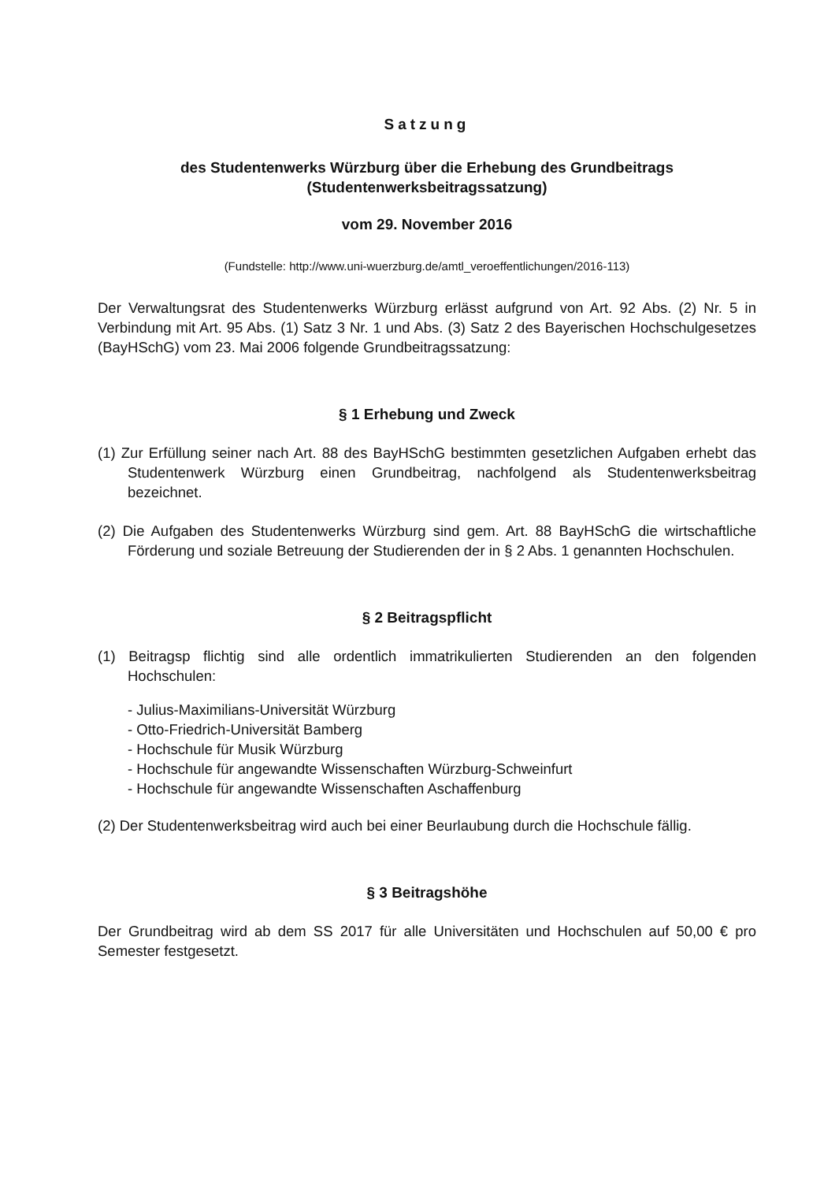Satzung
des Studentenwerks Würzburg über die Erhebung des Grundbeitrags
(Studentenwerksbeitragssatzung)
vom 29. November 2016
(Fundstelle: http://www.uni-wuerzburg.de/amtl_veroeffentlichungen/2016-113)
Der Verwaltungsrat des Studentenwerks Würzburg erlässt aufgrund von Art. 92 Abs. (2) Nr. 5 in Verbindung mit Art. 95 Abs. (1) Satz 3 Nr. 1 und Abs. (3) Satz 2 des Bayerischen Hochschulgesetzes (BayHSchG) vom 23. Mai 2006 folgende Grundbeitragssatzung:
§ 1 Erhebung und Zweck
(1) Zur Erfüllung seiner nach Art. 88 des BayHSchG bestimmten gesetzlichen Aufgaben erhebt das Studentenwerk Würzburg einen Grundbeitrag, nachfolgend als Studentenwerksbeitrag bezeichnet.
(2) Die Aufgaben des Studentenwerks Würzburg sind gem. Art. 88 BayHSchG die wirtschaftliche Förderung und soziale Betreuung der Studierenden der in § 2 Abs. 1 genannten Hochschulen.
§ 2 Beitragspflicht
(1) Beitragsp flichtig sind alle ordentlich immatrikulierten Studierenden an den folgenden Hochschulen:
- Julius-Maximilians-Universität Würzburg
- Otto-Friedrich-Universität Bamberg
- Hochschule für Musik Würzburg
- Hochschule für angewandte Wissenschaften Würzburg-Schweinfurt
- Hochschule für angewandte Wissenschaften Aschaffenburg
(2) Der Studentenwerksbeitrag wird auch bei einer Beurlaubung durch die Hochschule fällig.
§ 3 Beitragshöhe
Der Grundbeitrag wird ab dem SS 2017 für alle Universitäten und Hochschulen auf 50,00 € pro Semester festgesetzt.